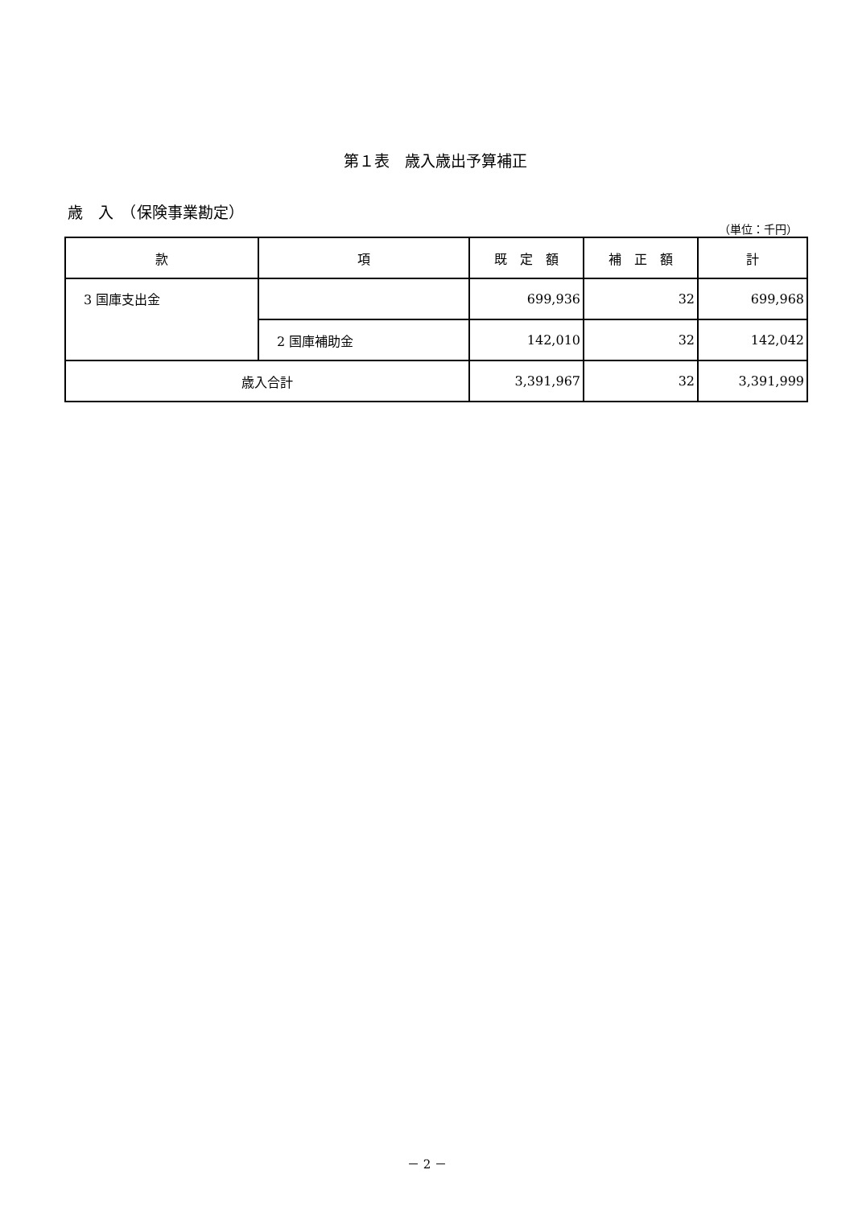第１表　歳入歳出予算補正
歳　入　（保険事業勘定）
（単位：千円）
| 款 | 項 | 既 定 額 | 補 正 額 | 計 |
| --- | --- | --- | --- | --- |
| 3 国庫支出金 | | 699,936 | 32 | 699,968 |
| | 2 国庫補助金 | 142,010 | 32 | 142,042 |
| 歳入合計 | | 3,391,967 | 32 | 3,391,999 |
－ 2 －